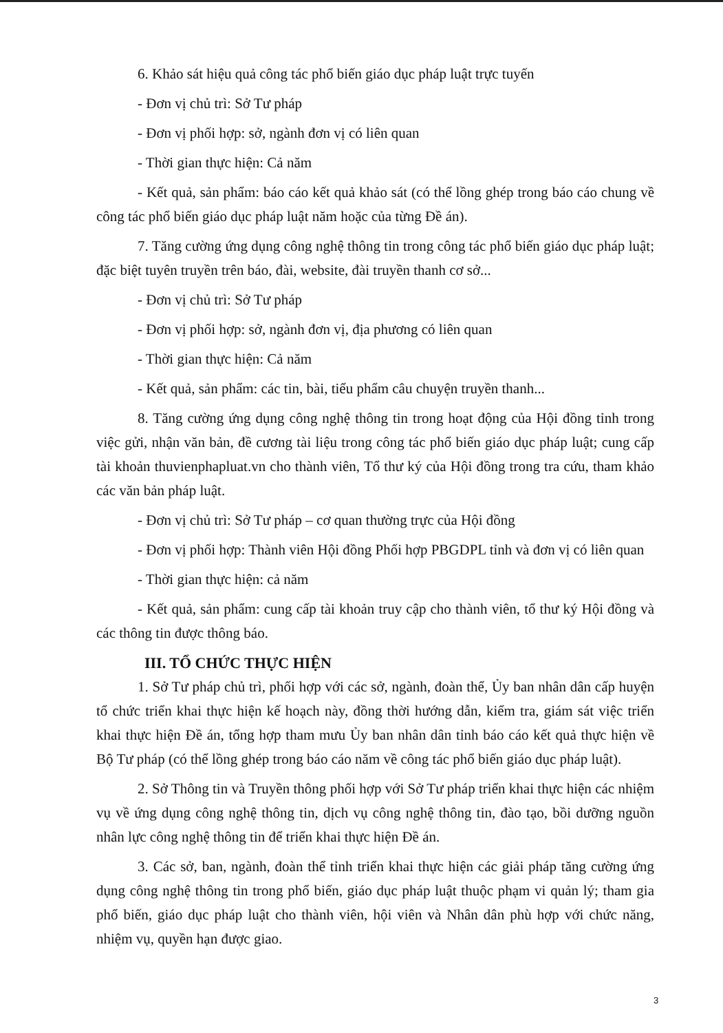6. Khảo sát hiệu quả công tác phổ biến giáo dục pháp luật trực tuyến
- Đơn vị chủ trì: Sở Tư pháp
- Đơn vị phối hợp: sở, ngành đơn vị có liên quan
- Thời gian thực hiện: Cả năm
- Kết quả, sản phẩm: báo cáo kết quả khảo sát (có thể lồng ghép trong báo cáo chung về công tác phổ biến giáo dục pháp luật năm hoặc của từng Đề án).
7. Tăng cường ứng dụng công nghệ thông tin trong công tác phổ biến giáo dục pháp luật; đặc biệt tuyên truyền trên báo, đài, website, đài truyền thanh cơ sở...
- Đơn vị chủ trì: Sở Tư pháp
- Đơn vị phối hợp: sở, ngành đơn vị, địa phương có liên quan
- Thời gian thực hiện: Cả năm
- Kết quả, sản phẩm: các tin, bài, tiểu phẩm câu chuyện truyền thanh...
8. Tăng cường ứng dụng công nghệ thông tin trong hoạt động của Hội đồng tỉnh trong việc gửi, nhận văn bản, đề cương tài liệu trong công tác phổ biến giáo dục pháp luật; cung cấp tài khoản thuvienphapluat.vn cho thành viên, Tổ thư ký của Hội đồng trong tra cứu, tham khảo các văn bản pháp luật.
- Đơn vị chủ trì: Sở Tư pháp – cơ quan thường trực của Hội đồng
- Đơn vị phối hợp: Thành viên Hội đồng Phối hợp PBGDPL tỉnh và đơn vị có liên quan
- Thời gian thực hiện: cả năm
- Kết quả, sản phẩm: cung cấp tài khoản truy cập cho thành viên, tổ thư ký Hội đồng và các thông tin được thông báo.
III. TỔ CHỨC THỰC HIỆN
1. Sở Tư pháp chủ trì, phối hợp với các sở, ngành, đoàn thể, Ủy ban nhân dân cấp huyện tổ chức triển khai thực hiện kế hoạch này, đồng thời hướng dẫn, kiểm tra, giám sát việc triển khai thực hiện Đề án, tổng hợp tham mưu Ủy ban nhân dân tỉnh báo cáo kết quả thực hiện về Bộ Tư pháp (có thể lồng ghép trong báo cáo năm về công tác phổ biến giáo dục pháp luật).
2. Sở Thông tin và Truyền thông phối hợp với Sở Tư pháp triển khai thực hiện các nhiệm vụ về ứng dụng công nghệ thông tin, dịch vụ công nghệ thông tin, đào tạo, bồi dưỡng nguồn nhân lực công nghệ thông tin để triển khai thực hiện Đề án.
3. Các sở, ban, ngành, đoàn thể tỉnh triển khai thực hiện các giải pháp tăng cường ứng dụng công nghệ thông tin trong phổ biến, giáo dục pháp luật thuộc phạm vi quản lý; tham gia phổ biến, giáo dục pháp luật cho thành viên, hội viên và Nhân dân phù hợp với chức năng, nhiệm vụ, quyền hạn được giao.
3